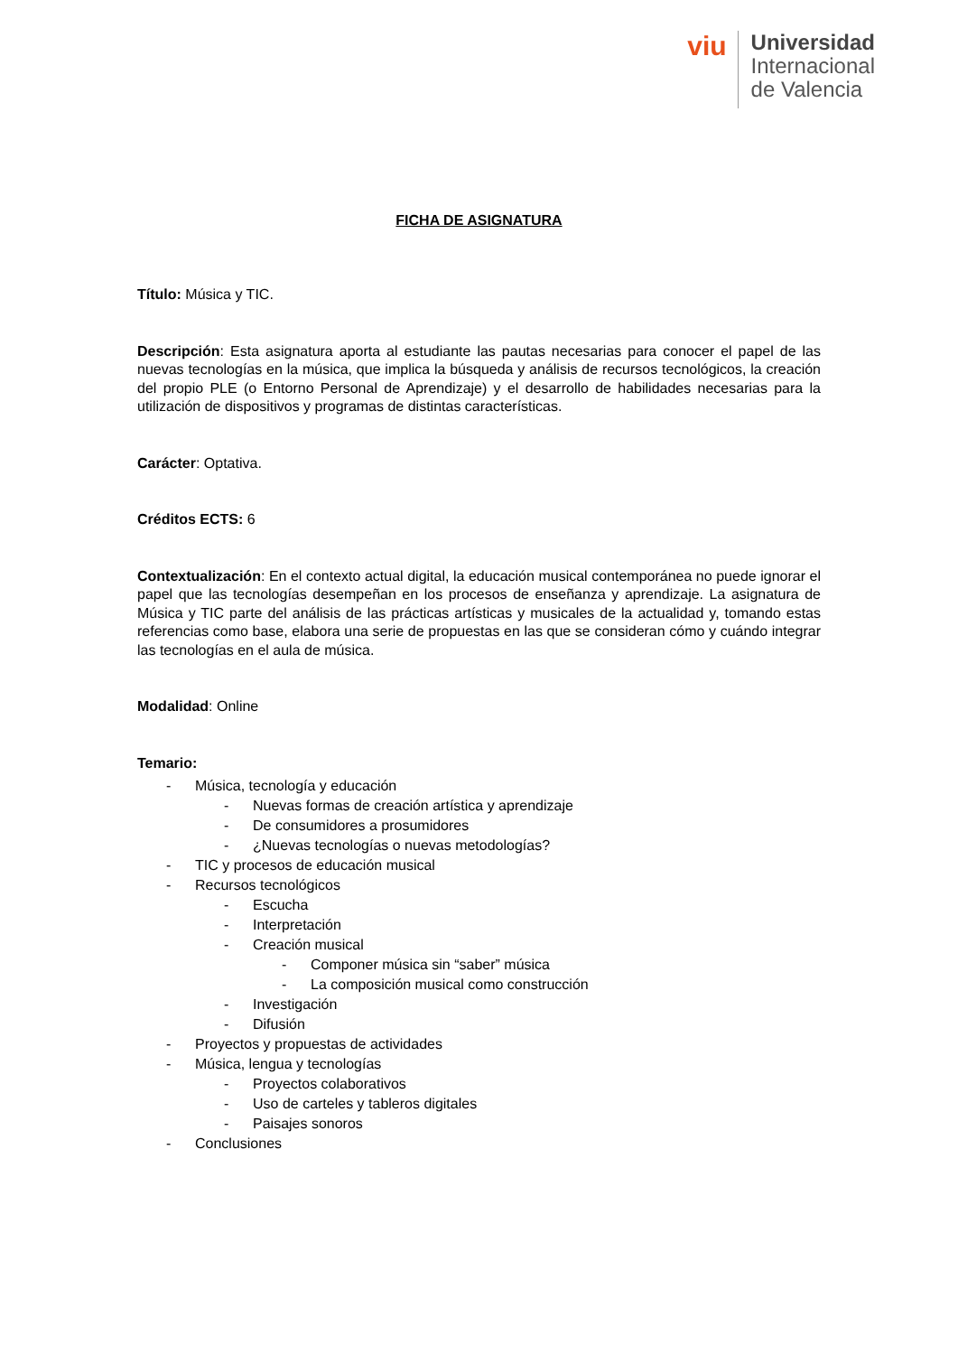viu
Universidad
Internacional
de Valencia
FICHA DE ASIGNATURA
Título: Música y TIC.
Descripción: Esta asignatura aporta al estudiante las pautas necesarias para conocer el papel de las nuevas tecnologías en la música, que implica la búsqueda y análisis de recursos tecnológicos, la creación del propio PLE (o Entorno Personal de Aprendizaje) y el desarrollo de habilidades necesarias para la utilización de dispositivos y programas de distintas características.
Carácter: Optativa.
Créditos ECTS: 6
Contextualización: En el contexto actual digital, la educación musical contemporánea no puede ignorar el papel que las tecnologías desempeñan en los procesos de enseñanza y aprendizaje. La asignatura de Música y TIC parte del análisis de las prácticas artísticas y musicales de la actualidad y, tomando estas referencias como base, elabora una serie de propuestas en las que se consideran cómo y cuándo integrar las tecnologías en el aula de música.
Modalidad: Online
Temario:
- Música, tecnología y educación
- Nuevas formas de creación artística y aprendizaje
- De consumidores a prosumidores
- ¿Nuevas tecnologías o nuevas metodologías?
- TIC y procesos de educación musical
- Recursos tecnológicos
- Escucha
- Interpretación
- Creación musical
- Componer música sin “saber” música
- La composición musical como construcción
- Investigación
- Difusión
- Proyectos y propuestas de actividades
- Música, lengua y tecnologías
- Proyectos colaborativos
- Uso de carteles y tableros digitales
- Paisajes sonoros
- Conclusiones